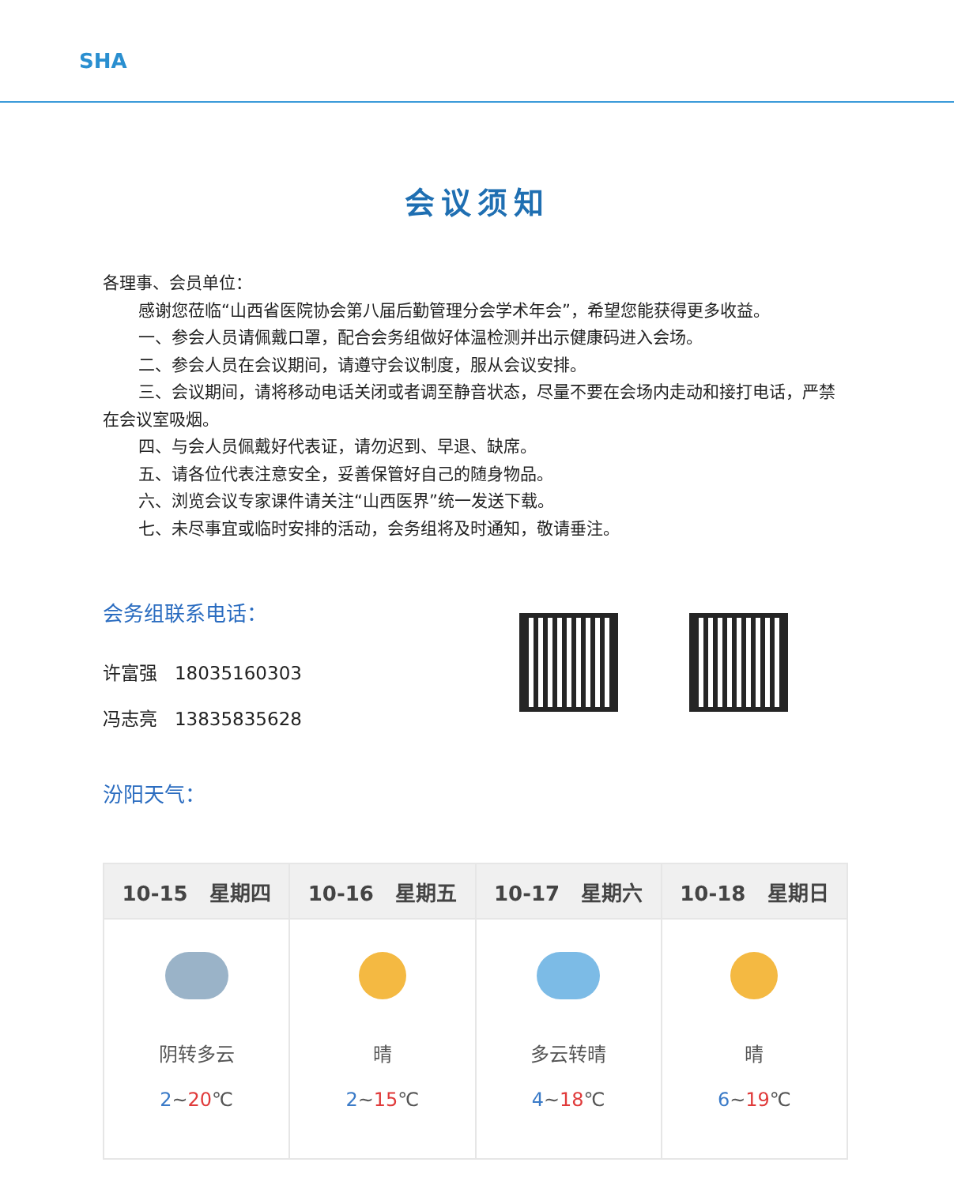SHA
会议须知
各理事、会员单位：
感谢您莅临“山西省医院协会第八届后勤管理分会学术年会”，希望您能获得更多收益。
一、参会人员请佩戴口罩，配合会务组做好体温检测并出示健康码进入会场。
二、参会人员在会议期间，请遵守会议制度，服从会议安排。
三、会议期间，请将移动电话关闭或者调至静音状态，尽量不要在会场内走动和接打电话，严禁在会议室吸烟。
四、与会人员佩戴好代表证，请勿迟到、早退、缺席。
五、请各位代表注意安全，妥善保管好自己的随身物品。
六、浏览会议专家课件请关注“山西医界”统一发送下载。
七、未尽事宜或临时安排的活动，会务组将及时通知，敬请垂注。
会务组联系电话：
许富强 18035160303
冯志亮 13835835628
汾阳天气：
| 10-15 星期四 | 10-16 星期五 | 10-17 星期六 | 10-18 星期日 |
| --- | --- | --- | --- |
| 阴转多云 2 ~ 20 ℃ | 晴 2 ~ 15 ℃ | 多云转晴 4 ~ 18 ℃ | 晴 6 ~ 19 ℃ |